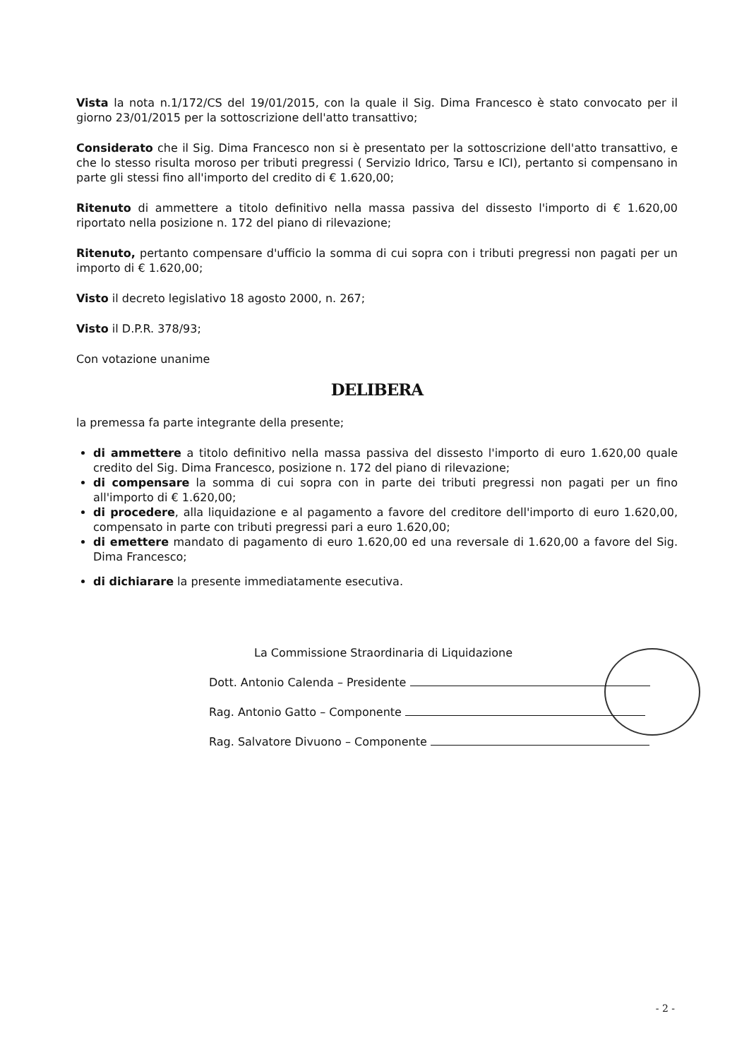Vista la nota n.1/172/CS del 19/01/2015, con la quale il Sig. Dima Francesco è stato convocato per il giorno 23/01/2015 per la sottoscrizione dell'atto transattivo;
Considerato che il Sig. Dima Francesco non si è presentato per la sottoscrizione dell'atto transattivo, e che lo stesso risulta moroso per tributi pregressi ( Servizio Idrico, Tarsu e ICI), pertanto si compensano in parte gli stessi fino all'importo del credito di € 1.620,00;
Ritenuto di ammettere a titolo definitivo nella massa passiva del dissesto l'importo di € 1.620,00 riportato nella posizione n. 172 del piano di rilevazione;
Ritenuto, pertanto compensare d'ufficio la somma di cui sopra con i tributi pregressi non pagati per un importo di € 1.620,00;
Visto il decreto legislativo 18 agosto 2000, n. 267;
Visto il D.P.R. 378/93;
Con votazione unanime
DELIBERA
la premessa fa parte integrante della presente;
di ammettere a titolo definitivo nella massa passiva del dissesto l'importo di euro 1.620,00 quale credito del Sig. Dima Francesco, posizione n. 172 del piano di rilevazione;
di compensare la somma di cui sopra con in parte dei tributi pregressi non pagati per un fino all'importo di € 1.620,00;
di procedere, alla liquidazione e al pagamento a favore del creditore dell'importo di euro 1.620,00, compensato in parte con tributi pregressi pari a euro 1.620,00;
di emettere mandato di pagamento di euro 1.620,00 ed una reversale di 1.620,00 a favore del Sig. Dima Francesco;
di dichiarare la presente immediatamente esecutiva.
La Commissione Straordinaria di Liquidazione
Dott. Antonio Calenda – Presidente
Rag. Antonio Gatto – Componente
Rag. Salvatore Divuono – Componente
- 2 -